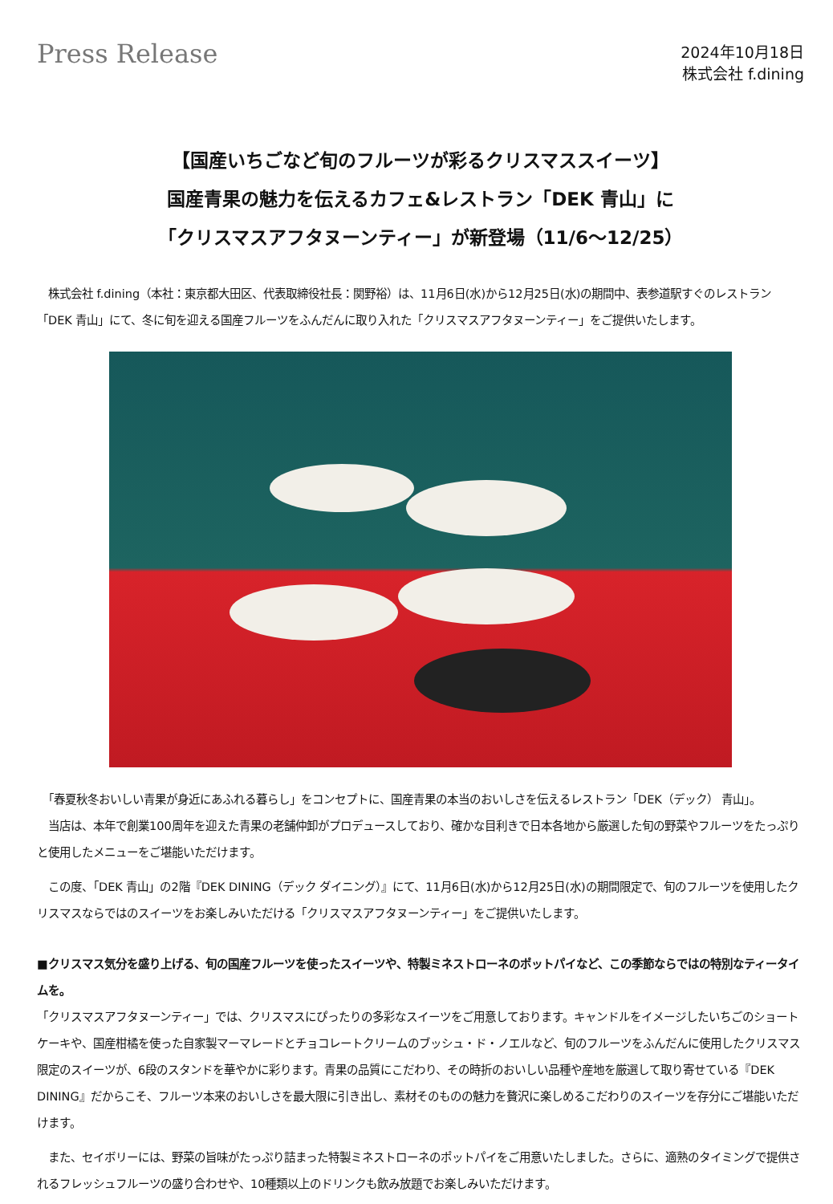Press Release
2024年10月18日
株式会社 f.dining
【国産いちごなど旬のフルーツが彩るクリスマススイーツ】
国産青果の魅力を伝えるカフェ&レストラン「DEK 青山」に
「クリスマスアフタヌーンティー」が新登場（11/6～12/25）
　株式会社 f.dining（本社：東京都大田区、代表取締役社長：関野裕）は、11月6日(水)から12月25日(水)の期間中、表参道駅すぐのレストラン「DEK 青山」にて、冬に旬を迎える国産フルーツをふんだんに取り入れた「クリスマスアフタヌーンティー」をご提供いたします。
　「春夏秋冬おいしい青果が身近にあふれる暮らし」をコンセプトに、国産青果の本当のおいしさを伝えるレストラン「DEK（デック） 青山」。
　当店は、本年で創業100周年を迎えた青果の老舗仲卸がプロデュースしており、確かな目利きで日本各地から厳選した旬の野菜やフルーツをたっぷりと使用したメニューをご堪能いただけます。
　この度、「DEK 青山」の2階『DEK DINING（デック ダイニング）』にて、11月6日(水)から12月25日(水)の期間限定で、旬のフルーツを使用したクリスマスならではのスイーツをお楽しみいただける「クリスマスアフタヌーンティー」をご提供いたします。
■クリスマス気分を盛り上げる、旬の国産フルーツを使ったスイーツや、特製ミネストローネのポットパイなど、この季節ならではの特別なティータイムを。
「クリスマスアフタヌーンティー」では、クリスマスにぴったりの多彩なスイーツをご用意しております。キャンドルをイメージしたいちごのショートケーキや、国産柑橘を使った自家製マーマレードとチョコレートクリームのブッシュ・ド・ノエルなど、旬のフルーツをふんだんに使用したクリスマス限定のスイーツが、6段のスタンドを華やかに彩ります。青果の品質にこだわり、その時折のおいしい品種や産地を厳選して取り寄せている『DEK DINING』だからこそ、フルーツ本来のおいしさを最大限に引き出し、素材そのものの魅力を贅沢に楽しめるこだわりのスイーツを存分にご堪能いただけます。
　また、セイボリーには、野菜の旨味がたっぷり詰まった特製ミネストローネのポットパイをご用意いたしました。さらに、適熟のタイミングで提供されるフレッシュフルーツの盛り合わせや、10種類以上のドリンクも飲み放題でお楽しみいただけます。